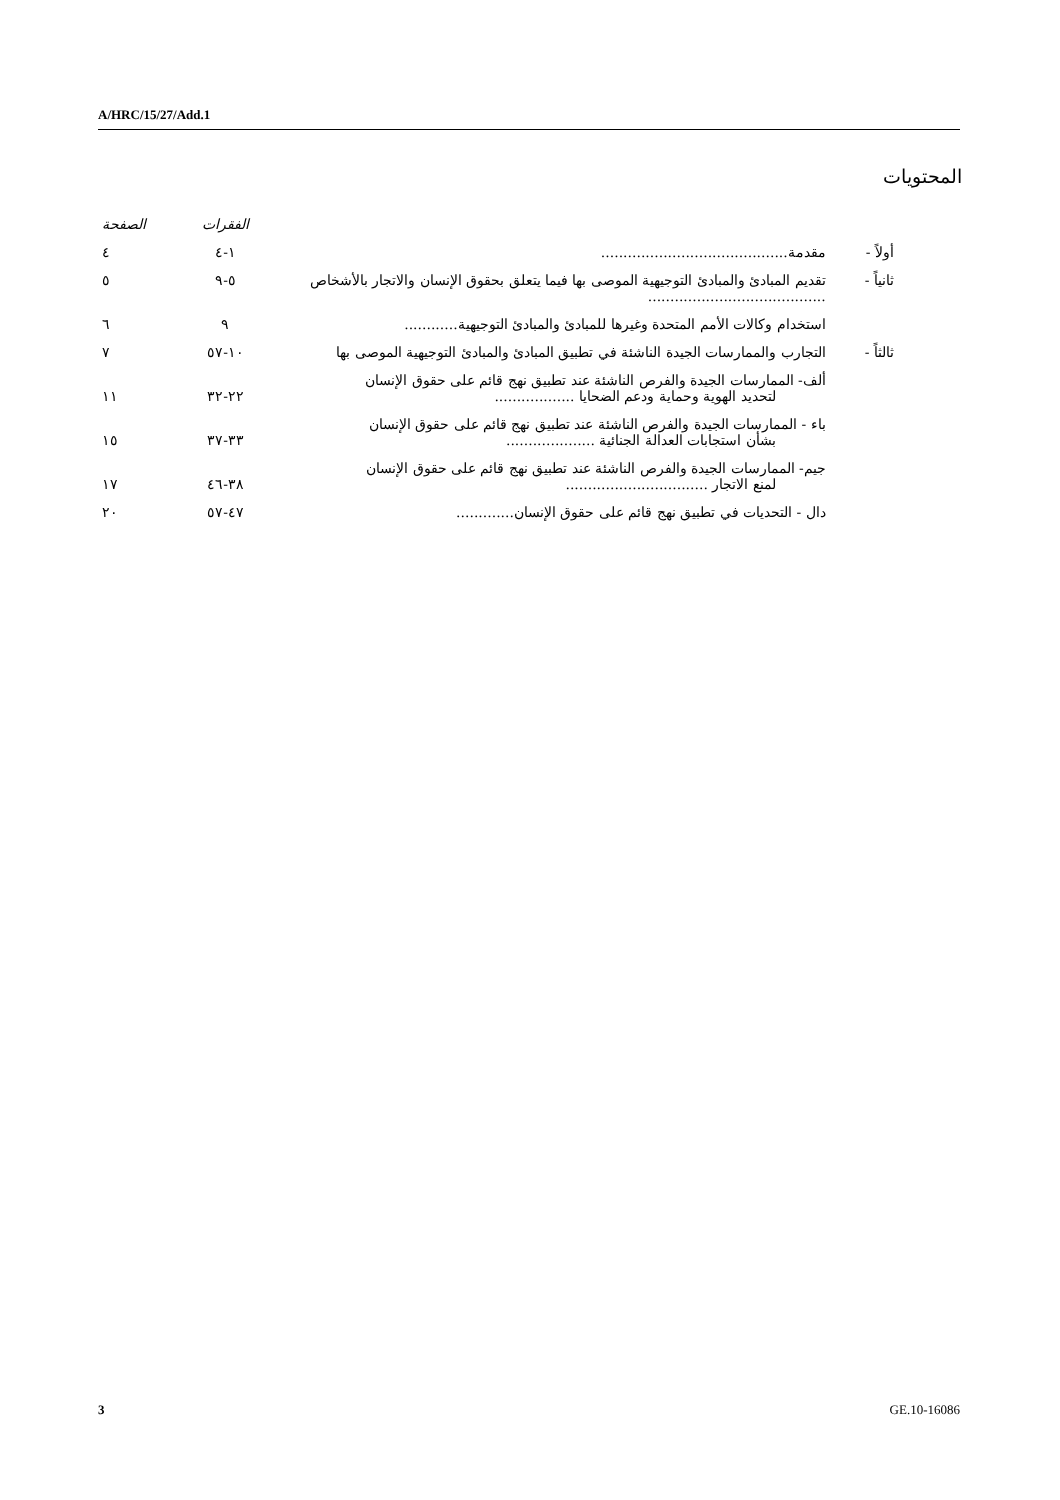A/HRC/15/27/Add.1
المحتويات
| | | الفقرات | الصفحة |
| --- | --- | --- | --- |
| أولاً - | مقدمة.......................................... | ١-٤ | ٤ |
| ثانياً - | تقديم المبادئ والمبادئ التوجيهية الموصى بها فيما يتعلق بحقوق الإنسان والاتجار بالأشخاص ........................................ | ٥-٩ | ٥ |
| | استخدام وكالات الأمم المتحدة وغيرها للمبادئ والمبادئ التوجيهية............ | ٩ | ٦ |
| ثالثاً - | التجارب والممارسات الجيدة الناشئة في تطبيق المبادئ والمبادئ التوجيهية الموصى بها | ١٠-٥٧ | ٧ |
| | ألف- الممارسات الجيدة والفرص الناشئة عند تطبيق نهج قائم على حقوق الإنسان لتحديد الهوية وحماية ودعم الضحايا .................. | ٢٢-٣٢ | ١١ |
| | باء - الممارسات الجيدة والفرص الناشئة عند تطبيق نهج قائم على حقوق الإنسان بشأن استجابات العدالة الجنائية .................... | ٣٣-٣٧ | ١٥ |
| | جيم- الممارسات الجيدة والفرص الناشئة عند تطبيق نهج قائم على حقوق الإنسان لمنع الاتجار ................................ | ٣٨-٤٦ | ١٧ |
| | دال - التحديات في تطبيق نهج قائم على حقوق الإنسان............. | ٤٧-٥٧ | ٢٠ |
3 GE.10-16086